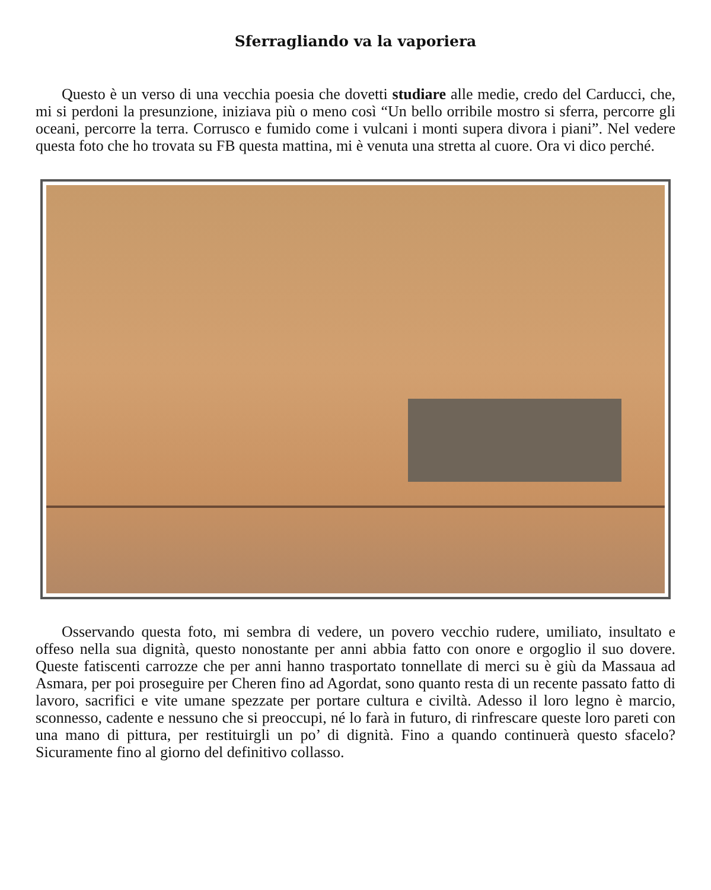Sferragliando va la vaporiera
Questo è un verso di una vecchia poesia che dovetti studiare alle medie, credo del Carducci, che, mi si perdoni la presunzione, iniziava più o meno così “Un bello orribile mostro si sferra, percorre gli oceani, percorre la terra. Corrusco e fumido come i vulcani i monti supera divora i piani”. Nel vedere questa foto che ho trovata su FB questa mattina, mi è venuta una stretta al cuore. Ora vi dico perché.
Osservando questa foto, mi sembra di vedere, un povero vecchio rudere, umiliato, insultato e offeso nella sua dignità, questo nonostante per anni abbia fatto con onore e orgoglio il suo dovere. Queste fatiscenti carrozze che per anni hanno trasportato tonnellate di merci su è giù da Massaua ad Asmara, per poi proseguire per Cheren fino ad Agordat, sono quanto resta di un recente passato fatto di lavoro, sacrifici e vite umane spezzate per portare cultura e civiltà. Adesso il loro legno è marcio, sconnesso, cadente e nessuno che si preoccupi, né lo farà in futuro, di rinfrescare queste loro pareti con una mano di pittura, per restituirgli un po’ di dignità. Fino a quando continuerà questo sfacelo? Sicuramente fino al giorno del definitivo collasso.